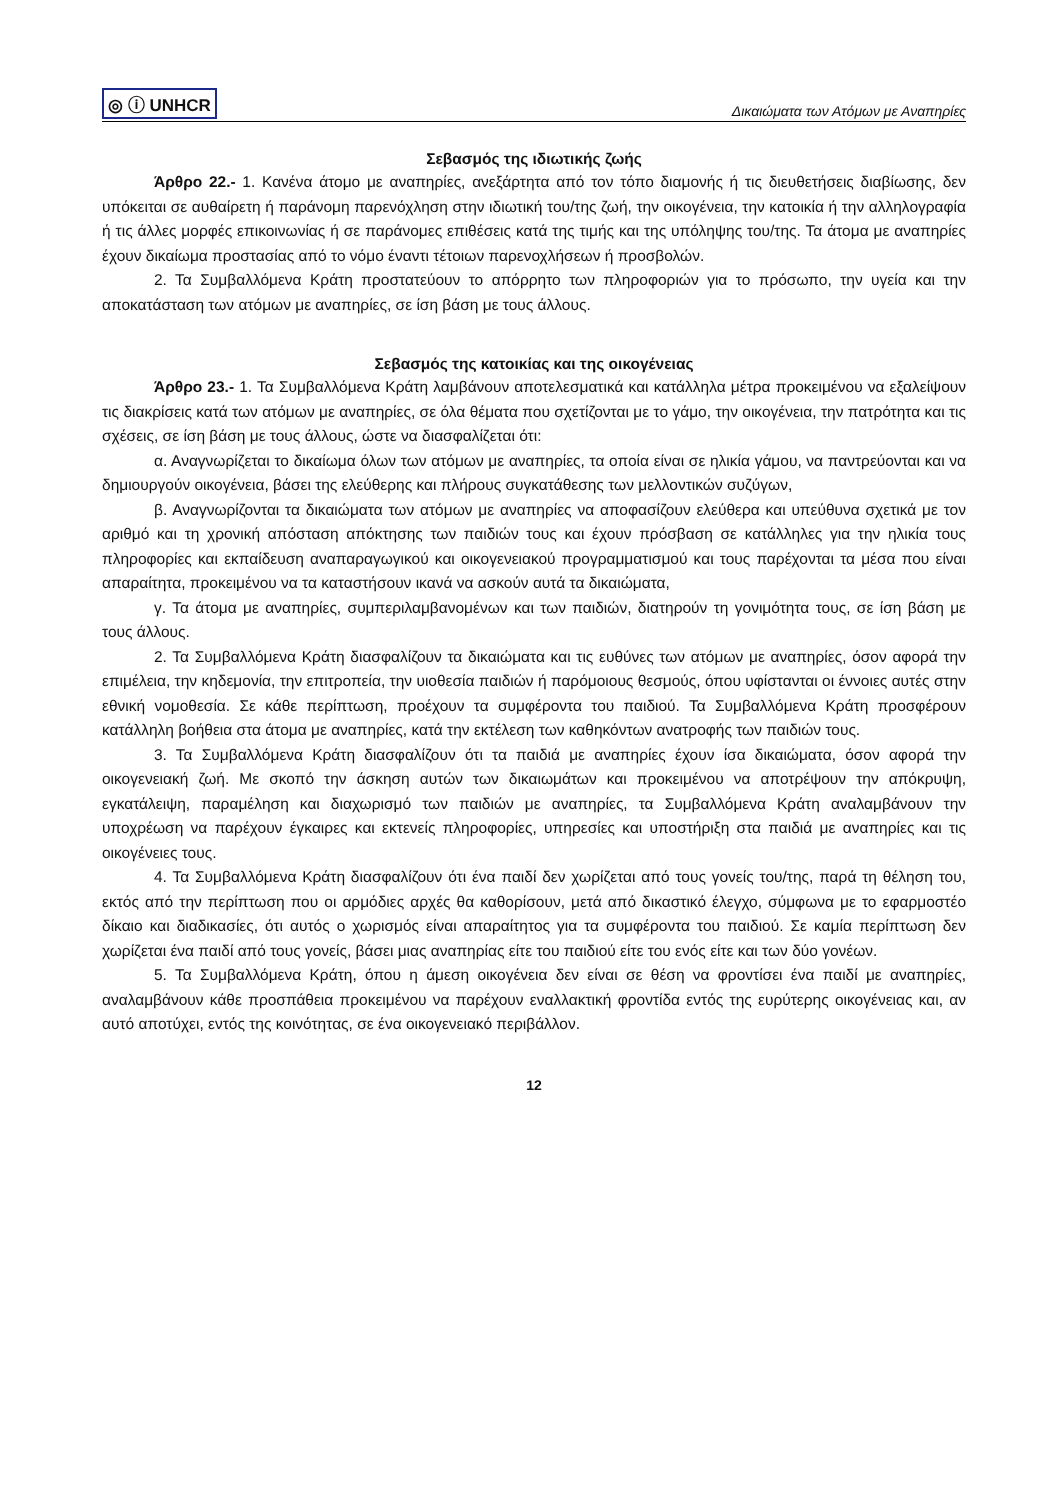◎ ⓘ UNHCR Δικαιώματα των Ατόμων με Αναπηρίες
Σεβασμός της ιδιωτικής ζωής
Άρθρο 22.- 1. Κανένα άτομο με αναπηρίες, ανεξάρτητα από τον τόπο διαμονής ή τις διευθετήσεις διαβίωσης, δεν υπόκειται σε αυθαίρετη ή παράνομη παρενόχληση στην ιδιωτική του/της ζωή, την οικογένεια, την κατοικία ή την αλληλογραφία ή τις άλλες μορφές επικοινωνίας ή σε παράνομες επιθέσεις κατά της τιμής και της υπόληψης του/της. Τα άτομα με αναπηρίες έχουν δικαίωμα προστασίας από το νόμο έναντι τέτοιων παρενοχλήσεων ή προσβολών.
2. Τα Συμβαλλόμενα Κράτη προστατεύουν το απόρρητο των πληροφοριών για το πρόσωπο, την υγεία και την αποκατάσταση των ατόμων με αναπηρίες, σε ίση βάση με τους άλλους.
Σεβασμός της κατοικίας και της οικογένειας
Άρθρο 23.- 1. Τα Συμβαλλόμενα Κράτη λαμβάνουν αποτελεσματικά και κατάλληλα μέτρα προκειμένου να εξαλείψουν τις διακρίσεις κατά των ατόμων με αναπηρίες, σε όλα θέματα που σχετίζονται με το γάμο, την οικογένεια, την πατρότητα και τις σχέσεις, σε ίση βάση με τους άλλους, ώστε να διασφαλίζεται ότι:
α. Αναγνωρίζεται το δικαίωμα όλων των ατόμων με αναπηρίες, τα οποία είναι σε ηλικία γάμου, να παντρεύονται και να δημιουργούν οικογένεια, βάσει της ελεύθερης και πλήρους συγκατάθεσης των μελλοντικών συζύγων,
β. Αναγνωρίζονται τα δικαιώματα των ατόμων με αναπηρίες να αποφασίζουν ελεύθερα και υπεύθυνα σχετικά με τον αριθμό και τη χρονική απόσταση απόκτησης των παιδιών τους και έχουν πρόσβαση σε κατάλληλες για την ηλικία τους πληροφορίες και εκπαίδευση αναπαραγωγικού και οικογενειακού προγραμματισμού και τους παρέχονται τα μέσα που είναι απαραίτητα, προκειμένου να τα καταστήσουν ικανά να ασκούν αυτά τα δικαιώματα,
γ. Τα άτομα με αναπηρίες, συμπεριλαμβανομένων και των παιδιών, διατηρούν τη γονιμότητα τους, σε ίση βάση με τους άλλους.
2. Τα Συμβαλλόμενα Κράτη διασφαλίζουν τα δικαιώματα και τις ευθύνες των ατόμων με αναπηρίες, όσον αφορά την επιμέλεια, την κηδεμονία, την επιτροπεία, την υιοθεσία παιδιών ή παρόμοιους θεσμούς, όπου υφίστανται οι έννοιες αυτές στην εθνική νομοθεσία. Σε κάθε περίπτωση, προέχουν τα συμφέροντα του παιδιού. Τα Συμβαλλόμενα Κράτη προσφέρουν κατάλληλη βοήθεια στα άτομα με αναπηρίες, κατά την εκτέλεση των καθηκόντων ανατροφής των παιδιών τους.
3. Τα Συμβαλλόμενα Κράτη διασφαλίζουν ότι τα παιδιά με αναπηρίες έχουν ίσα δικαιώματα, όσον αφορά την οικογενειακή ζωή. Με σκοπό την άσκηση αυτών των δικαιωμάτων και προκειμένου να αποτρέψουν την απόκρυψη, εγκατάλειψη, παραμέληση και διαχωρισμό των παιδιών με αναπηρίες, τα Συμβαλλόμενα Κράτη αναλαμβάνουν την υποχρέωση να παρέχουν έγκαιρες και εκτενείς πληροφορίες, υπηρεσίες και υποστήριξη στα παιδιά με αναπηρίες και τις οικογένειες τους.
4. Τα Συμβαλλόμενα Κράτη διασφαλίζουν ότι ένα παιδί δεν χωρίζεται από τους γονείς του/της, παρά τη θέληση του, εκτός από την περίπτωση που οι αρμόδιες αρχές θα καθορίσουν, μετά από δικαστικό έλεγχο, σύμφωνα με το εφαρμοστέο δίκαιο και διαδικασίες, ότι αυτός ο χωρισμός είναι απαραίτητος για τα συμφέροντα του παιδιού. Σε καμία περίπτωση δεν χωρίζεται ένα παιδί από τους γονείς, βάσει μιας αναπηρίας είτε του παιδιού είτε του ενός είτε και των δύο γονέων.
5. Τα Συμβαλλόμενα Κράτη, όπου η άμεση οικογένεια δεν είναι σε θέση να φροντίσει ένα παιδί με αναπηρίες, αναλαμβάνουν κάθε προσπάθεια προκειμένου να παρέχουν εναλλακτική φροντίδα εντός της ευρύτερης οικογένειας και, αν αυτό αποτύχει, εντός της κοινότητας, σε ένα οικογενειακό περιβάλλον.
12